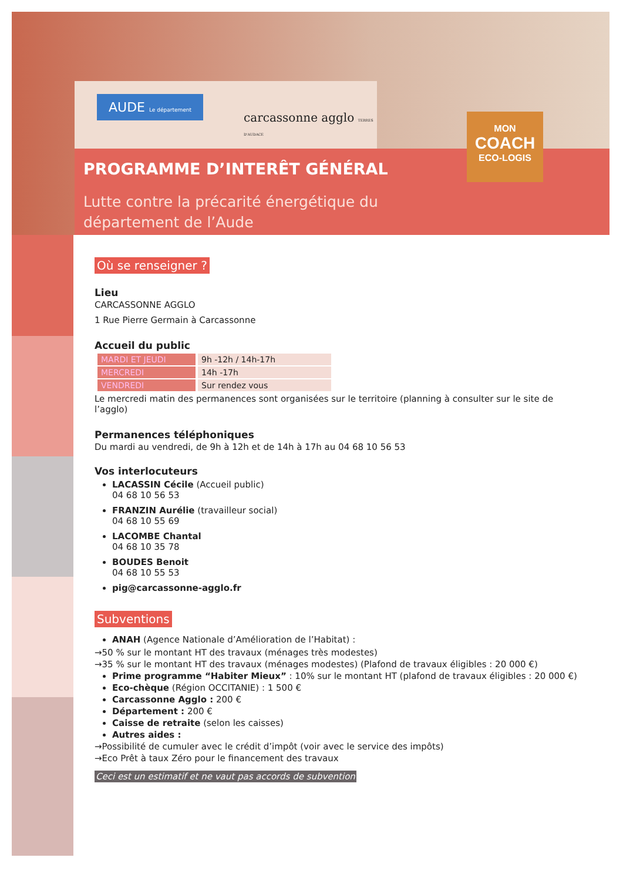AUDE Le département
carcassonne agglo TERRES D'AUDACE
MON
COACH
ECO-LOGIS
PROGRAMME D’INTERÊT GÉNÉRAL
Lutte contre la précarité énergétique du
département de l’Aude
Où se renseigner ?
Lieu
CARCASSONNE AGGLO
1 Rue Pierre Germain à Carcassonne
Accueil du public
| MARDI ET JEUDI | 9h -12h / 14h-17h |
| MERCREDI | 14h -17h |
| VENDREDI | Sur rendez vous |
Le mercredi matin des permanences sont organisées sur le territoire (planning à consulter sur le site de l’agglo)
Permanences téléphoniques
Du mardi au vendredi, de 9h à 12h et de 14h à 17h au 04 68 10 56 53
Vos interlocuteurs
LACASSIN Cécile (Accueil public)
04 68 10 56 53
FRANZIN Aurélie (travailleur social)
04 68 10 55 69
LACOMBE Chantal
04 68 10 35 78
BOUDES Benoit
04 68 10 55 53
pig@carcassonne-agglo.fr
Subventions
ANAH (Agence Nationale d’Amélioration de l’Habitat) :
→50 % sur le montant HT des travaux (ménages très modestes)
→35 % sur le montant HT des travaux (ménages modestes) (Plafond de travaux éligibles : 20 000 €)
Prime programme “Habiter Mieux” : 10% sur le montant HT (plafond de travaux éligibles : 20 000 €)
Eco-chèque (Région OCCITANIE) : 1 500 €
Carcassonne Agglo : 200 €
Département : 200 €
Caisse de retraite (selon les caisses)
Autres aides :
→Possibilité de cumuler avec le crédit d’impôt (voir avec le service des impôts)
→Eco Prêt à taux Zéro pour le financement des travaux
Ceci est un estimatif et ne vaut pas accords de subvention